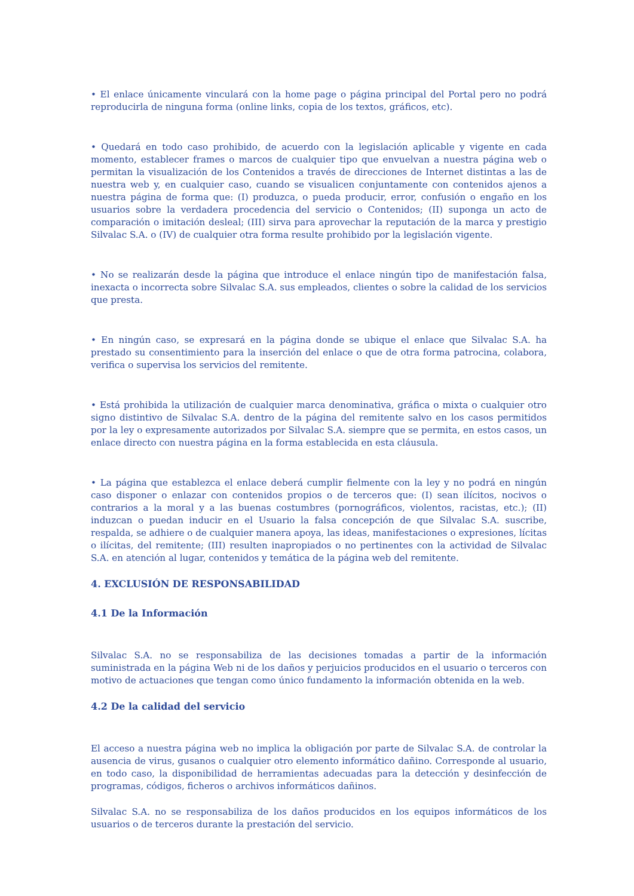• El enlace únicamente vinculará con la home page o página principal del Portal pero no podrá reproducirla de ninguna forma (online links, copia de los textos, gráficos, etc).
• Quedará en todo caso prohibido, de acuerdo con la legislación aplicable y vigente en cada momento, establecer frames o marcos de cualquier tipo que envuelvan a nuestra página web o permitan la visualización de los Contenidos a través de direcciones de Internet distintas a las de nuestra web y, en cualquier caso, cuando se visualicen conjuntamente con contenidos ajenos a nuestra página de forma que: (I) produzca, o pueda producir, error, confusión o engaño en los usuarios sobre la verdadera procedencia del servicio o Contenidos; (II) suponga un acto de comparación o imitación desleal; (III) sirva para aprovechar la reputación de la marca y prestigio Silvalac S.A. o (IV) de cualquier otra forma resulte prohibido por la legislación vigente.
• No se realizarán desde la página que introduce el enlace ningún tipo de manifestación falsa, inexacta o incorrecta sobre Silvalac S.A. sus empleados, clientes o sobre la calidad de los servicios que presta.
• En ningún caso, se expresará en la página donde se ubique el enlace que Silvalac S.A. ha prestado su consentimiento para la inserción del enlace o que de otra forma patrocina, colabora, verifica o supervisa los servicios del remitente.
• Está prohibida la utilización de cualquier marca denominativa, gráfica o mixta o cualquier otro signo distintivo de Silvalac S.A. dentro de la página del remitente salvo en los casos permitidos por la ley o expresamente autorizados por Silvalac S.A. siempre que se permita, en estos casos, un enlace directo con nuestra página en la forma establecida en esta cláusula.
• La página que establezca el enlace deberá cumplir fielmente con la ley y no podrá en ningún caso disponer o enlazar con contenidos propios o de terceros que: (I) sean ilícitos, nocivos o contrarios a la moral y a las buenas costumbres (pornográficos, violentos, racistas, etc.); (II) induzcan o puedan inducir en el Usuario la falsa concepción de que Silvalac S.A. suscribe, respalda, se adhiere o de cualquier manera apoya, las ideas, manifestaciones o expresiones, lícitas o ilícitas, del remitente; (III) resulten inapropiados o no pertinentes con la actividad de Silvalac S.A. en atención al lugar, contenidos y temática de la página web del remitente.
4. EXCLUSIÓN DE RESPONSABILIDAD
4.1 De la Información
Silvalac S.A. no se responsabiliza de las decisiones tomadas a partir de la información suministrada en la página Web ni de los daños y perjuicios producidos en el usuario o terceros con motivo de actuaciones que tengan como único fundamento la información obtenida en la web.
4.2 De la calidad del servicio
El acceso a nuestra página web no implica la obligación por parte de Silvalac S.A. de controlar la ausencia de virus, gusanos o cualquier otro elemento informático dañino. Corresponde al usuario, en todo caso, la disponibilidad de herramientas adecuadas para la detección y desinfección de programas, códigos, ficheros o archivos informáticos dañinos.
Silvalac S.A. no se responsabiliza de los daños producidos en los equipos informáticos de los usuarios o de terceros durante la prestación del servicio.